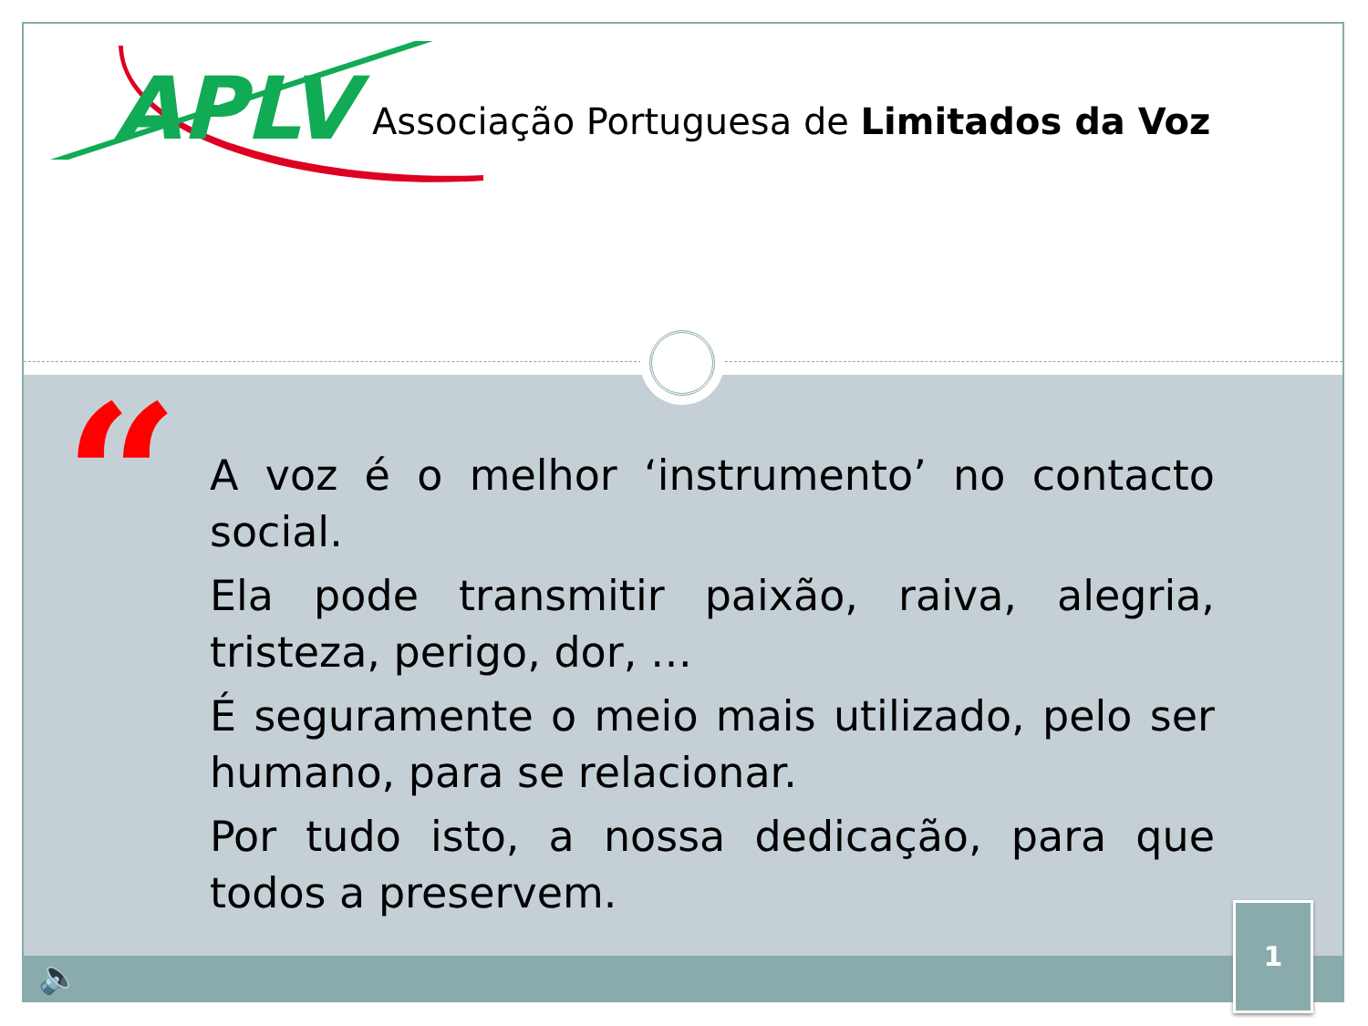APLV
Associação Portuguesa de Limitados da Voz
“
A voz é o melhor ‘instrumento’ no contacto social.
Ela pode transmitir paixão, raiva, alegria, tristeza, perigo, dor, …
É seguramente o meio mais utilizado, pelo ser humano, para se relacionar.
Por tudo isto, a nossa dedicação, para que todos a preservem.
🔈
1